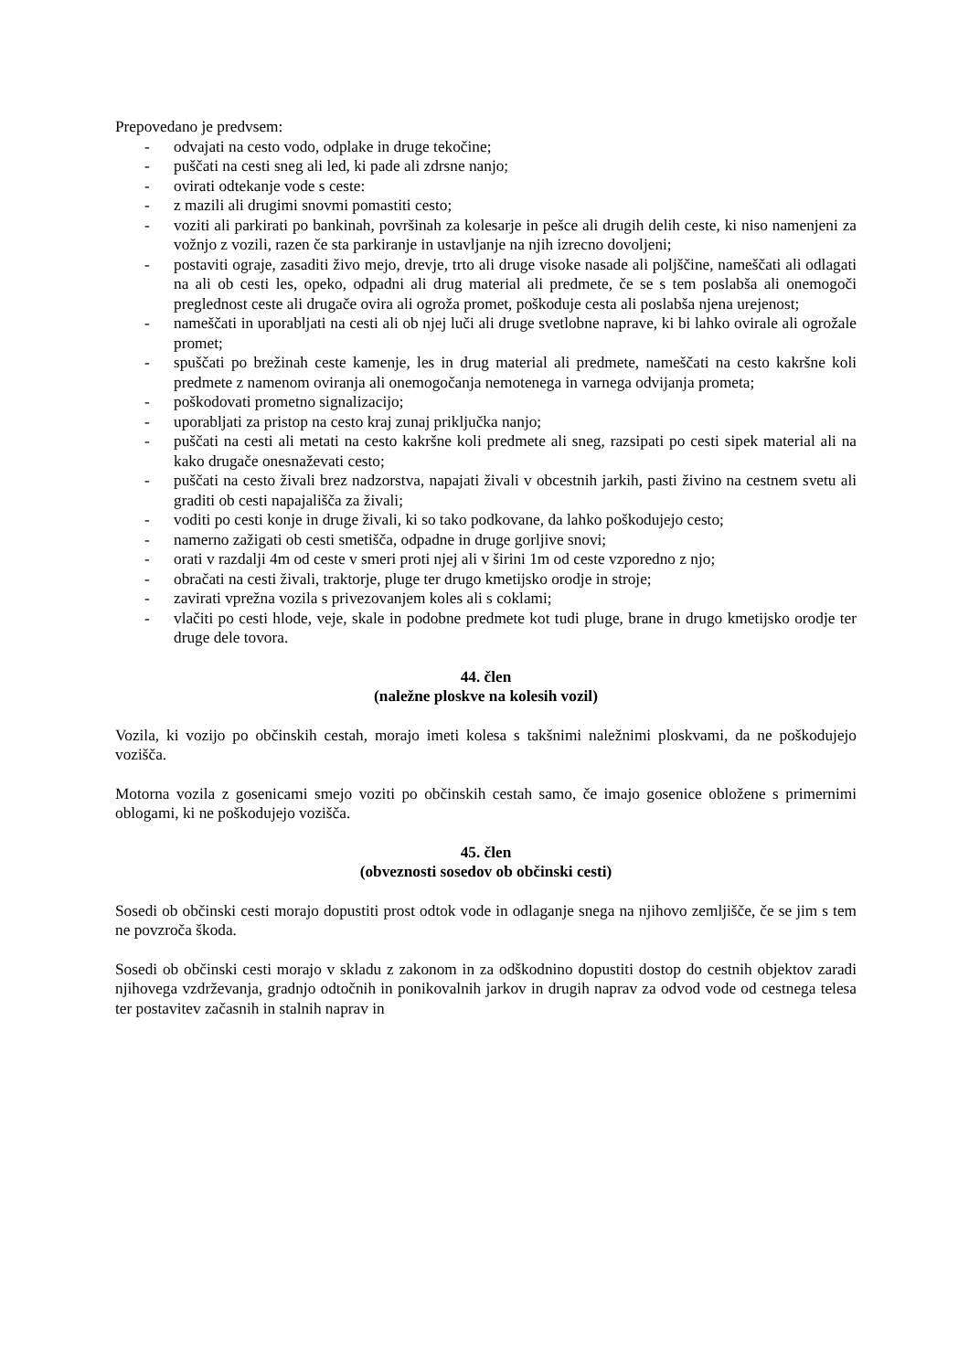Prepovedano je predvsem:
- odvajati na cesto vodo, odplake in druge tekočine;
- puščati na cesti sneg ali led, ki pade ali zdrsne nanjo;
- ovirati odtekanje vode s ceste:
- z mazili ali drugimi snovmi pomastiti cesto;
- voziti ali parkirati po bankinah, površinah za kolesarje in pešce ali drugih delih ceste, ki niso namenjeni za vožnjo z vozili, razen če sta parkiranje in ustavljanje na njih izrecno dovoljeni;
- postaviti ograje, zasaditi živo mejo, drevje, trto ali druge visoke nasade ali poljščine, nameščati ali odlagati na ali ob cesti les, opeko, odpadni ali drug material ali predmete, če se s tem poslabša ali onemogoči preglednost ceste ali drugače ovira ali ogroža promet, poškoduje cesta ali poslabša njena urejenost;
- nameščati in uporabljati na cesti ali ob njej luči ali druge svetlobne naprave, ki bi lahko ovirale ali ogrožale promet;
- spuščati po brežinah ceste kamenje, les in drug material ali predmete, nameščati na cesto kakršne koli predmete z namenom oviranja ali onemogočanja nemotenega in varnega odvijanja prometa;
- poškodovati prometno signalizacijo;
- uporabljati za pristop na cesto kraj zunaj priključka nanjo;
- puščati na cesti ali metati na cesto kakršne koli predmete ali sneg, razsipati po cesti sipek material ali na kako drugače onesnaževati cesto;
- puščati na cesto živali brez nadzorstva, napajati živali v obcestnih jarkih, pasti živino na cestnem svetu ali graditi ob cesti napajališča za živali;
- voditi po cesti konje in druge živali, ki so tako podkovane, da lahko poškodujejo cesto;
- namerno zažigati ob cesti smetišča, odpadne in druge gorljive snovi;
- orati v razdalji 4m od ceste v smeri proti njej ali v širini 1m od ceste vzporedno z njo;
- obračati na cesti živali, traktorje, pluge ter drugo kmetijsko orodje in stroje;
- zavirati vprežna vozila s privezovanjem koles ali s coklami;
- vlačiti po cesti hlode, veje, skale in podobne predmete kot tudi pluge, brane in drugo kmetijsko orodje ter druge dele tovora.
44. člen
(naležne ploskve na kolesih vozil)
Vozila, ki vozijo po občinskih cestah, morajo imeti kolesa s takšnimi naležnimi ploskvami, da ne poškodujejo vozišča.
Motorna vozila z gosenicami smejo voziti po občinskih cestah samo, če imajo gosenice obložene s primernimi oblogami, ki ne poškodujejo vozišča.
45. člen
(obveznosti sosedov ob občinski cesti)
Sosedi ob občinski cesti morajo dopustiti prost odtok vode in odlaganje snega na njihovo zemljišče, če se jim s tem ne povzroča škoda.
Sosedi ob občinski cesti morajo v skladu z zakonom in za odškodnino dopustiti dostop do cestnih objektov zaradi njihovega vzdrževanja, gradnjo odtočnih in ponikovalnih jarkov in drugih naprav za odvod vode od cestnega telesa ter postavitev začasnih in stalnih naprav in